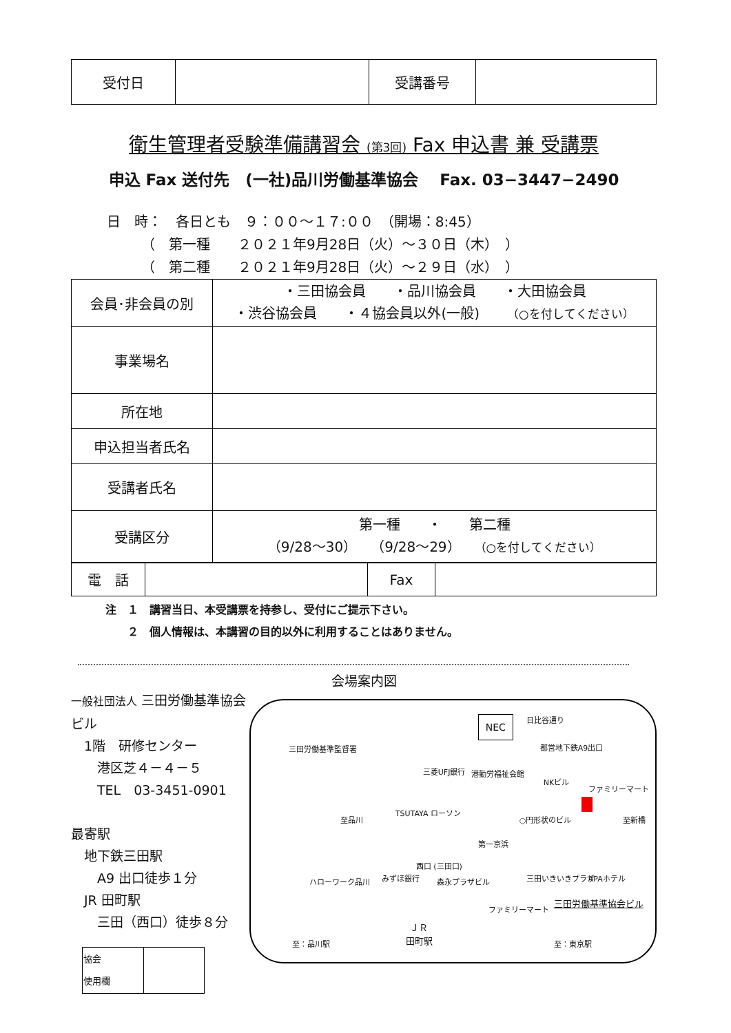| 受付日 | | 受講番号 | |
衛生管理者受験準備講習会 (第3回) Fax 申込書 兼 受講票
申込 Fax 送付先　(一社)品川労働基準協会　 Fax. 03−3447−2490
日　時：　各日とも　９：００～１７:００　（開場：8:45）
　　　（　第一種　　２０２１年9月28日（火）～３０日（木）　）
　　　（　第二種　　２０２１年9月28日（火）～２９日（水）　）
| 会員･非会員の別 | ・三田協会員 ・品川協会員 ・大田協会員 ・渋谷協会員 ・４協会員以外(一般) （○を付してください） |
| 事業場名 | |
| 所在地 | |
| 申込担当者氏名 | |
| 受講者氏名 | |
| 受講区分 | 第一種 ・ 第二種 （9/28～30） （9/28～29） （○を付してください） |
| 電 話 | | Fax | |
注　１　講習当日、本受講票を持参し、受付にご提示下さい。
　　２　個人情報は、本講習の目的以外に利用することはありません。
会場案内図
一般社団法人 三田労働基準協会ビル
　1階　研修センター
　　港区芝４－４－５
　　TEL　03-3451-0901
最寄駅
　地下鉄三田駅
　　A9 出口徒歩１分
　JR 田町駅
　　三田（西口）徒歩８分
| 協会 使用欄 | |
NEC
三田労働基準監督署
日比谷通り
都営地下鉄A9出口
三菱UFJ銀行 港勤労福祉会館
NKビル
ファミリーマート
TSUTAYA ローソン
至品川 ○円形状のビル 至新橋
第一京浜
西口 (三田口)
みずほ銀行 森永プラザビル ハローワーク品川 三田いきいきプラザ APAホテル
ファミリーマート
三田労働基準協会ビル
ＪＲ
田町駅
至：品川駅 至：東京駅